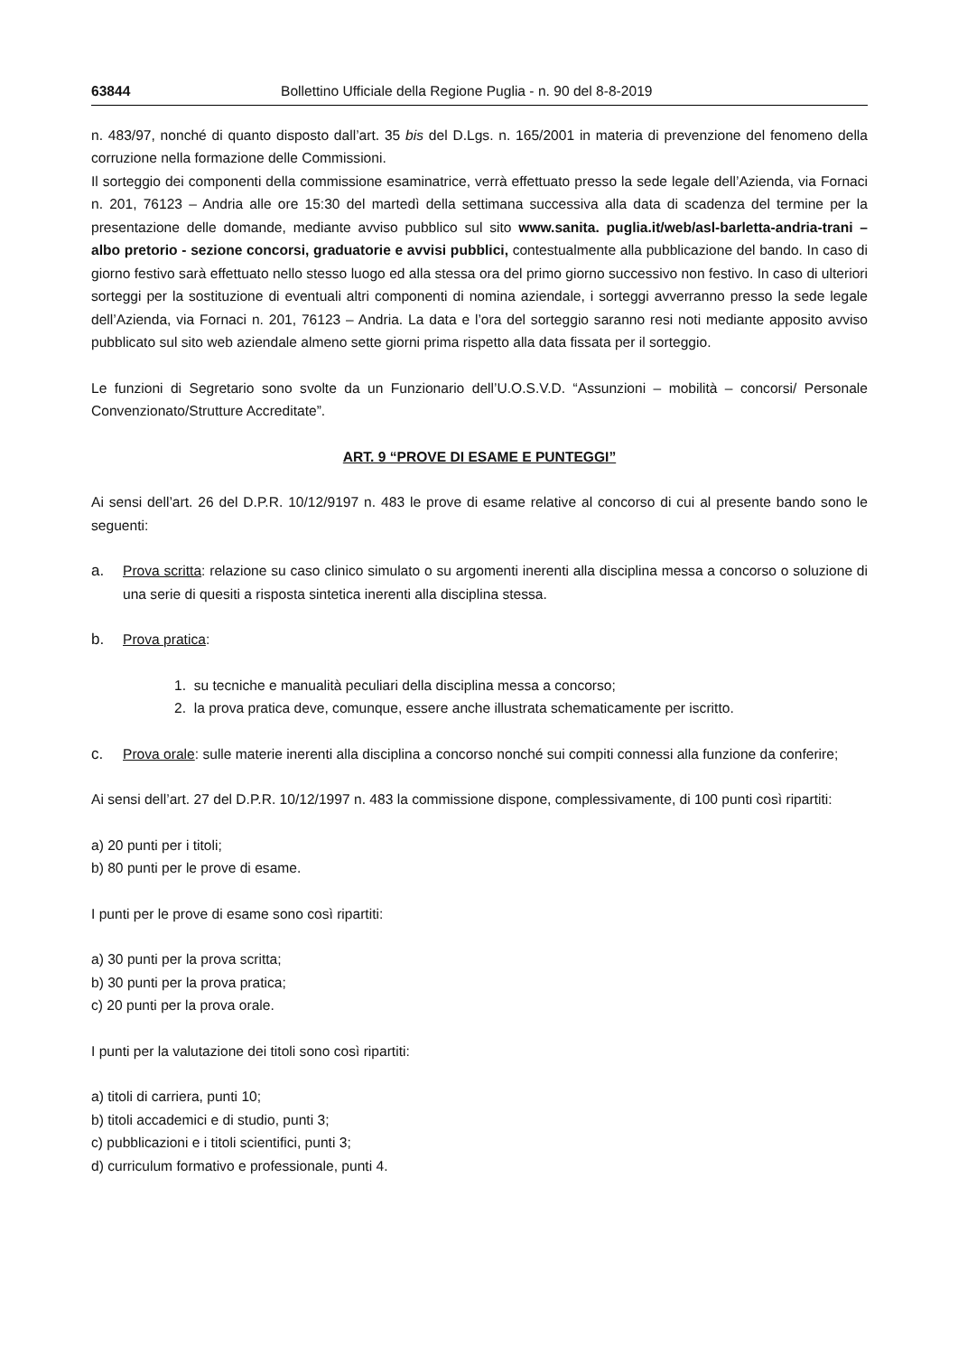63844 Bollettino Ufficiale della Regione Puglia - n. 90 del 8-8-2019
n. 483/97, nonché di quanto disposto dall’art. 35 bis del D.Lgs. n. 165/2001 in materia di prevenzione del fenomeno della corruzione nella formazione delle Commissioni.
Il sorteggio dei componenti della commissione esaminatrice, verrà effettuato presso la sede legale dell’Azienda, via Fornaci n. 201, 76123 – Andria alle ore 15:30 del martedì della settimana successiva alla data di scadenza del termine per la presentazione delle domande, mediante avviso pubblico sul sito www.sanita. puglia.it/web/asl-barletta-andria-trani – albo pretorio - sezione concorsi, graduatorie e avvisi pubblici, contestualmente alla pubblicazione del bando. In caso di giorno festivo sarà effettuato nello stesso luogo ed alla stessa ora del primo giorno successivo non festivo. In caso di ulteriori sorteggi per la sostituzione di eventuali altri componenti di nomina aziendale, i sorteggi avverranno presso la sede legale dell’Azienda, via Fornaci n. 201, 76123 – Andria. La data e l’ora del sorteggio saranno resi noti mediante apposito avviso pubblicato sul sito web aziendale almeno sette giorni prima rispetto alla data fissata per il sorteggio.
Le funzioni di Segretario sono svolte da un Funzionario dell’U.O.S.V.D. “Assunzioni – mobilità – concorsi/ Personale Convenzionato/Strutture Accreditate”.
ART. 9 “PROVE DI ESAME E PUNTEGGI”
Ai sensi dell’art. 26 del D.P.R. 10/12/9197 n. 483 le prove di esame relative al concorso di cui al presente bando sono le seguenti:
a. Prova scritta: relazione su caso clinico simulato o su argomenti inerenti alla disciplina messa a concorso o soluzione di una serie di quesiti a risposta sintetica inerenti alla disciplina stessa.
b. Prova pratica:
1. su tecniche e manualità peculiari della disciplina messa a concorso;
2. la prova pratica deve, comunque, essere anche illustrata schematicamente per iscritto.
c. Prova orale: sulle materie inerenti alla disciplina a concorso nonché sui compiti connessi alla funzione da conferire;
Ai sensi dell’art. 27 del D.P.R. 10/12/1997 n. 483 la commissione dispone, complessivamente, di 100 punti così ripartiti:
a) 20 punti per i titoli;
b) 80 punti per le prove di esame.
I punti per le prove di esame sono così ripartiti:
a) 30 punti per la prova scritta;
b) 30 punti per la prova pratica;
c) 20 punti per la prova orale.
I punti per la valutazione dei titoli sono così ripartiti:
a) titoli di carriera, punti 10;
b) titoli accademici e di studio, punti 3;
c) pubblicazioni e i titoli scientifici, punti 3;
d) curriculum formativo e professionale, punti 4.